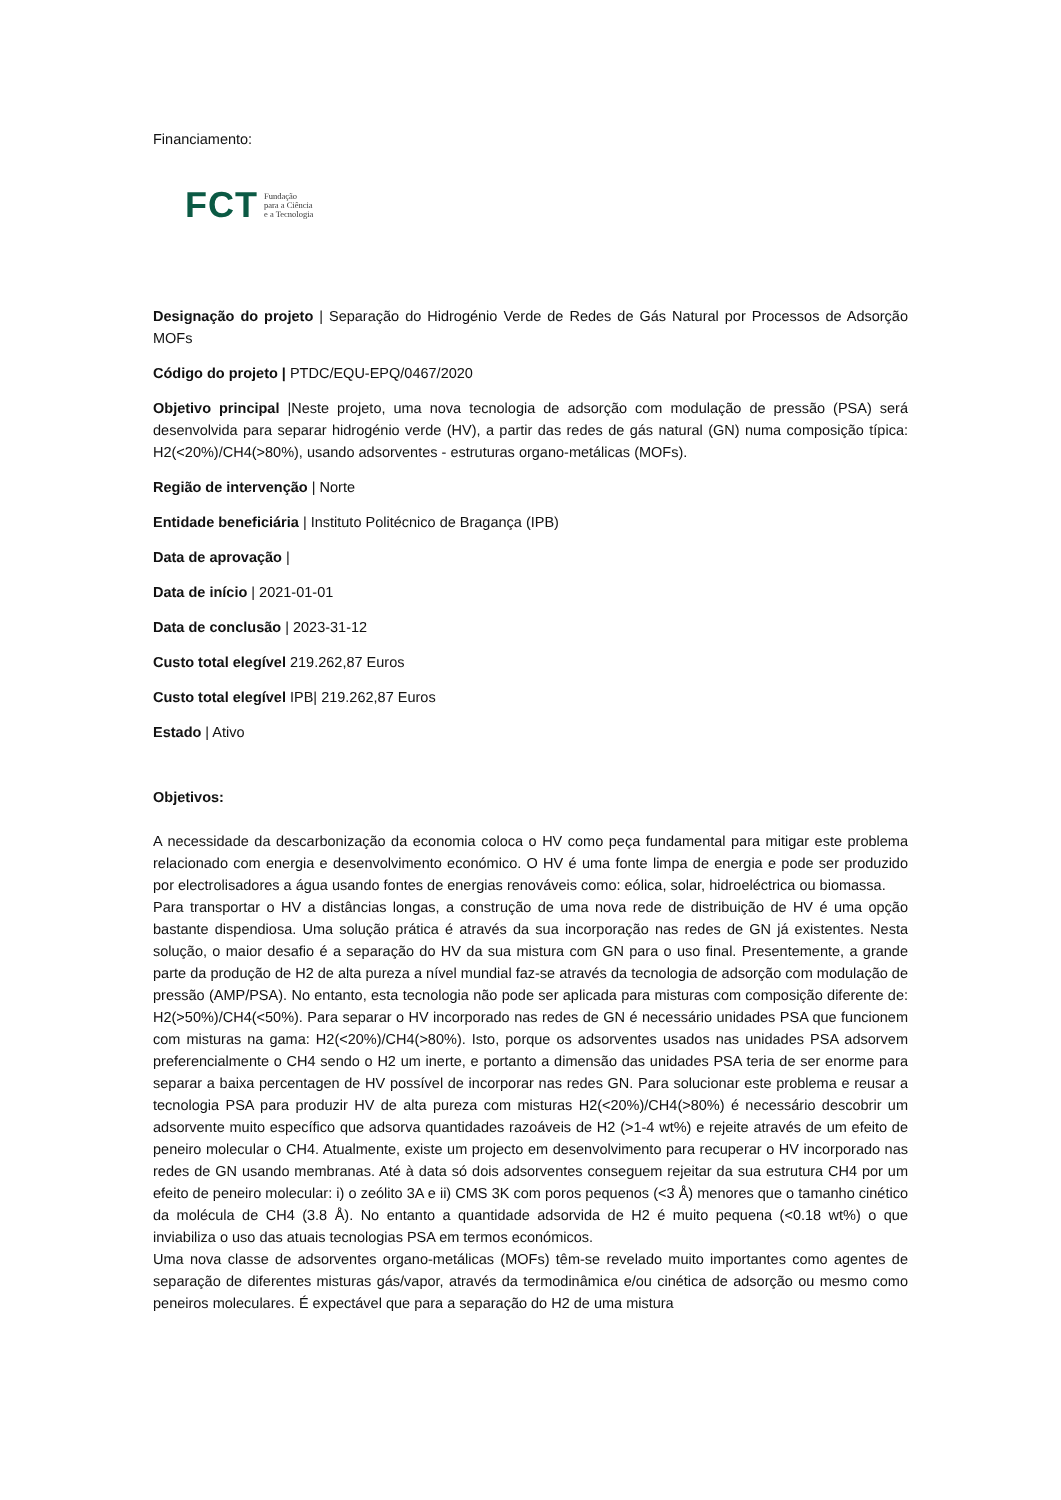Financiamento:
FCT Fundação
para a Ciência
e a Tecnologia
Designação do projeto | Separação do Hidrogénio Verde de Redes de Gás Natural por Processos de Adsorção MOFs
Código do projeto | PTDC/EQU-EPQ/0467/2020
Objetivo principal |Neste projeto, uma nova tecnologia de adsorção com modulação de pressão (PSA) será desenvolvida para separar hidrogénio verde (HV), a partir das redes de gás natural (GN) numa composição típica: H2(<20%)/CH4(>80%), usando adsorventes - estruturas organo-metálicas (MOFs).
Região de intervenção | Norte
Entidade beneficiária | Instituto Politécnico de Bragança (IPB)
Data de aprovação |
Data de início | 2021-01-01
Data de conclusão | 2023-31-12
Custo total elegível 219.262,87 Euros
Custo total elegível IPB| 219.262,87 Euros
Estado | Ativo
Objetivos:
A necessidade da descarbonização da economia coloca o HV como peça fundamental para mitigar este problema relacionado com energia e desenvolvimento económico. O HV é uma fonte limpa de energia e pode ser produzido por electrolisadores a água usando fontes de energias renováveis como: eólica, solar, hidroeléctrica ou biomassa.
Para transportar o HV a distâncias longas, a construção de uma nova rede de distribuição de HV é uma opção bastante dispendiosa. Uma solução prática é através da sua incorporação nas redes de GN já existentes. Nesta solução, o maior desafio é a separação do HV da sua mistura com GN para o uso final. Presentemente, a grande parte da produção de H2 de alta pureza a nível mundial faz-se através da tecnologia de adsorção com modulação de pressão (AMP/PSA). No entanto, esta tecnologia não pode ser aplicada para misturas com composição diferente de: H2(>50%)/CH4(<50%). Para separar o HV incorporado nas redes de GN é necessário unidades PSA que funcionem com misturas na gama: H2(<20%)/CH4(>80%). Isto, porque os adsorventes usados nas unidades PSA adsorvem preferencialmente o CH4 sendo o H2 um inerte, e portanto a dimensão das unidades PSA teria de ser enorme para separar a baixa percentagen de HV possível de incorporar nas redes GN. Para solucionar este problema e reusar a tecnologia PSA para produzir HV de alta pureza com misturas H2(<20%)/CH4(>80%) é necessário descobrir um adsorvente muito específico que adsorva quantidades razoáveis de H2 (>1-4 wt%) e rejeite através de um efeito de peneiro molecular o CH4. Atualmente, existe um projecto em desenvolvimento para recuperar o HV incorporado nas redes de GN usando membranas. Até à data só dois adsorventes conseguem rejeitar da sua estrutura CH4 por um efeito de peneiro molecular: i) o zeólito 3A e ii) CMS 3K com poros pequenos (<3 Å) menores que o tamanho cinético da molécula de CH4 (3.8 Å). No entanto a quantidade adsorvida de H2 é muito pequena (<0.18 wt%) o que inviabiliza o uso das atuais tecnologias PSA em termos económicos.
Uma nova classe de adsorventes organo-metálicas (MOFs) têm-se revelado muito importantes como agentes de separação de diferentes misturas gás/vapor, através da termodinâmica e/ou cinética de adsorção ou mesmo como peneiros moleculares. É expectável que para a separação do H2 de uma mistura